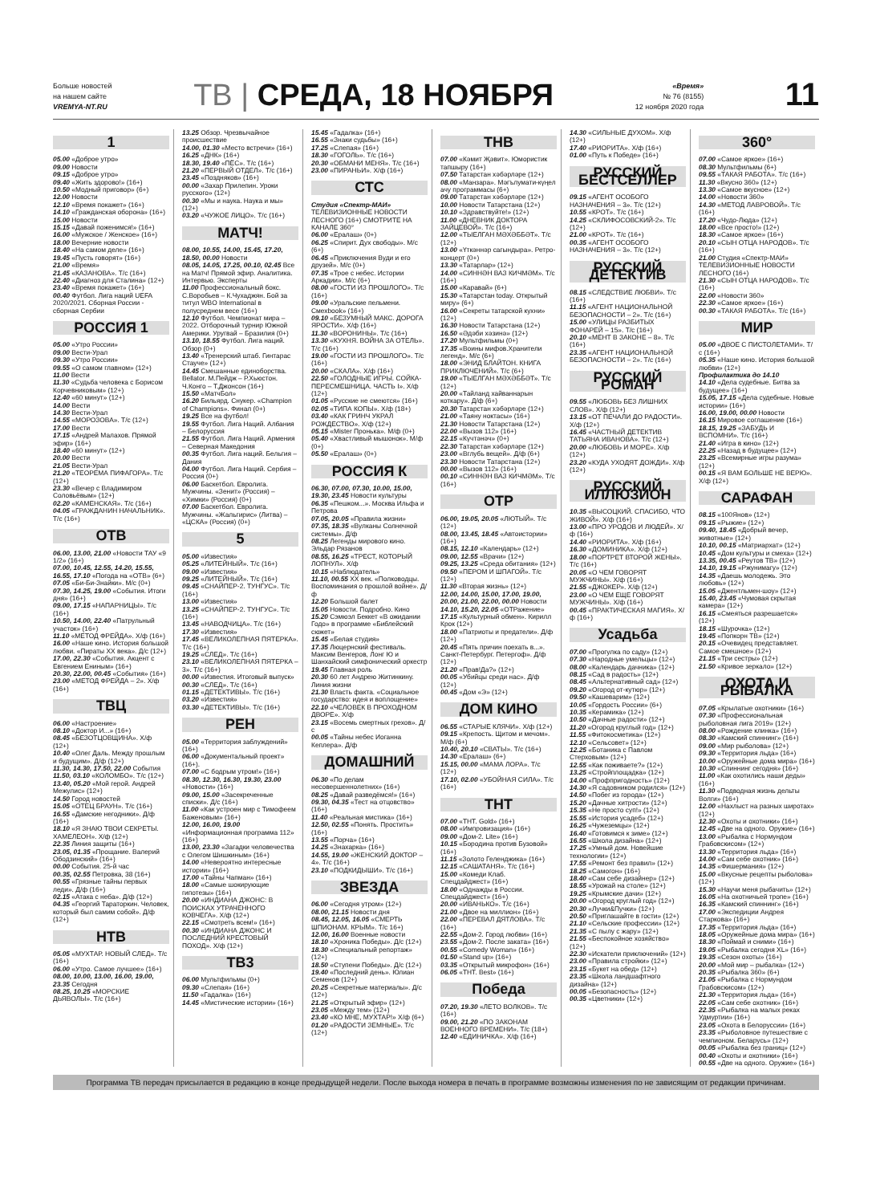Больше новостей
на нашем сайте
VREMYA-NT.RU
ТВ | СРЕДА, 18 НОЯБРЯ
«Время»
№ 76 (8155)
12 ноября 2020 года
11
1
05.00 «Доброе утро»
09.00 Новости
09.15 «Доброе утро»
09.40 «Жить здорово!» (16+)
10.50 «Модный приговор» (6+)
12.00 Новости
12.10 «Время покажет» (16+)
14.10 «Гражданская оборона» (16+)
15.00 Новости
15.15 «Давай поженимся!» (16+)
16.00 «Мужское / Женское» (16+)
18.00 Вечерние новости
18.40 «На самом деле» (16+)
19.45 «Пусть говорят» (16+)
21.00 «Время»
21.45 «КАЗАНОВА». Т/с (16+)
22.40 «Диагноз для Сталина» (12+)
23.40 «Время покажет» (16+)
00.40 Футбол. Лига наций UEFA 2020/2021. Сборная России - сборная Сербии
РОССИЯ 1
05.00 «Утро России»
09.00 Вести-Урал
09.30 «Утро России»
09.55 «О самом главном» (12+)
11.00 Вести
11.30 «Судьба человека с Борисом Корчевниковым» (12+)
12.40 «60 минут» (12+)
14.00 Вести
14.30 Вести-Урал
14.55 «МОРОЗОВА». Т/с (12+)
17.00 Вести
17.15 «Андрей Малахов. Прямой эфир» (16+)
18.40 «60 минут» (12+)
20.00 Вести
21.05 Вести-Урал
21.20 «ТЕОРЕМА ПИФАГОРА». Т/с (12+)
23.30 «Вечер с Владимиром Соловьёвым» (12+)
02.20 «КАМЕНСКАЯ». Т/с (16+)
04.05 «ГРАЖДАНИН НАЧАЛЬНИК». Т/с (16+)
ОТВ
06.00, 13.00, 21.00 «Новости ТАУ «9 1/2» (16+)
07.00, 10.45, 12.55, 14.20, 15.55, 16.55, 17.10 «Погода на «ОТВ» (6+)
07.05 «Би-Би-Знайки». М/с (0+)
07.30, 14.25, 19.00 «События. Итоги дня» (16+)
09.00, 17.15 «НАПАРНИЦЫ». Т/с (16+)
10.50, 14.00, 22.40 «Патрульный участок» (16+)
11.10 «МЕТОД ФРЕЙДА». Х/ф (16+)
16.00 «Наше кино. История большой любви. «Пираты XX века». Д/с (12+)
17.00, 22.30 «События. Акцент с Евгением Ениным» (16+)
20.30, 22.00, 00.45 «События» (16+)
23.00 «МЕТОД ФРЕЙДА – 2». Х/ф (16+)
ТВЦ
06.00 «Настроение»
08.10 «Доктор И...» (16+)
08.45 «БЕЗОТЦОВЩИНА». Х/ф (12+)
10.40 «Олег Даль. Между прошлым и будущим». Д/ф (12+)
11.30, 14.30, 17.50, 22.00 События
11.50, 03.10 «КОЛОМБО». Т/с (12+)
13.40, 05.20 «Мой герой. Андрей Межулис» (12+)
14.50 Город новостей
15.05 «ОТЕЦ БРАУН». Т/с (16+)
16.55 «Дамские негодники». Д/ф (16+)
18.10 «Я ЗНАЮ ТВОИ СЕКРЕТЫ. ХАМЕЛЕОН». Х/ф (12+)
22.35 Линия защиты (16+)
23.05, 01.35 «Прощание. Валерий Ободзинский» (16+)
00.00 События. 25-й час
00.35, 02.55 Петровка, 38 (16+)
00.55 «Грязные тайны первых леди». Д/ф (16+)
02.15 «Атака с неба». Д/ф (12+)
04.35 «Георгий Тараторкин. Человек, который был самим собой». Д/ф (12+)
НТВ
05.05 «МУХТАР. НОВЫЙ СЛЕД». Т/с (16+)
06.00 «Утро. Самое лучшее» (16+)
08.00, 10.00, 13.00, 16.00, 19.00, 23.35 Сегодня
08.25, 10.25 «МОРСКИЕ ДЬЯВОЛЫ». Т/с (16+)
13.25 Обзор. Чрезвычайное происшествие
14.00, 01.30 «Место встречи» (16+)
16.25 «ДНК» (16+)
18.30, 19.40 «ПЁС». Т/с (16+)
21.20 «ПЕРВЫЙ ОТДЕЛ». Т/с (16+)
23.45 «Поздняков» (16+)
00.00 «Захар Прилепин. Уроки русского» (12+)
00.30 «Мы и наука. Наука и мы» (12+)
03.20 «ЧУЖОЕ ЛИЦО». Т/с (16+)
МАТЧ!
08.00, 10.55, 14.00, 15.45, 17.20, 18.50, 00.00 Новости
08.05, 14.05, 17.25, 00.10, 02.45 Все на Матч! Прямой эфир. Аналитика. Интервью. Эксперты
11.00 Профессиональный бокс. С.Воробьев – К.Чухаджян. Бой за титул WBO International в полусреднем весе (16+)
12.10 Футбол. Чемпионат мира – 2022. Отборочный турнир Южной Америки. Уругвай – Бразилия (0+)
13.10, 18.55 Футбол. Лига наций. Обзор (0+)
13.40 «Тренерский штаб. Гинтарас Стауче» (12+)
14.45 Смешанные единоборства. Bellator. М.Пейдж – Р.Хьюстон. Ч.Конго – Т.Джонсон (16+)
15.50 «МатчБол»
16.20 Бильярд. Снукер. «Champion of Champions». Финал (0+)
19.25 Все на футбол!
19.55 Футбол. Лига Наций. Албания – Белоруссия
21.55 Футбол. Лига Наций. Армения – Северная Македония
00.35 Футбол. Лига наций. Бельгия – Дания
04.00 Футбол. Лига Наций. Сербия – Россия (0+)
06.00 Баскетбол. Евролига. Мужчины. «Зенит» (Россия) – «Химки» (Россия) (0+)
07.00 Баскетбол. Евролига. Мужчины. «Жальгирис» (Литва) – «ЦСКА» (Россия) (0+)
5
05.00 «Известия»
05.25 «ЛИТЕЙНЫЙ». Т/с (16+)
09.00 «Известия»
09.25 «ЛИТЕЙНЫЙ». Т/с (16+)
09.45 «СНАЙПЕР-2. ТУНГУС». Т/с (16+)
13.00 «Известия»
13.25 «СНАЙПЕР-2. ТУНГУС». Т/с (16+)
13.45 «НАВОДЧИЦА». Т/с (16+)
17.30 «Известия»
17.45 «ВЕЛИКОЛЕПНАЯ ПЯТЕРКА». Т/с (16+)
19.25 «СЛЕД». Т/с (16+)
23.10 «ВЕЛИКОЛЕПНАЯ ПЯТЕРКА – 3». Т/с (16+)
00.00 «Известия. Итоговый выпуск»
00.30 «СЛЕД». Т/с (16+)
01.15 «ДЕТЕКТИВЫ». Т/с (16+)
03.20 «Известия»
03.30 «ДЕТЕКТИВЫ». Т/с (16+)
РЕН
05.00 «Территория заблуждений» (16+)
06.00 «Документальный проект» (16+).
07.00 «С бодрым утром!» (16+)
08.30, 12.30, 16.30, 19.30, 23.00 «Новости» (16+)
09.00, 15.00 «Засекреченные списки». Д/с (16+)
11.00 «Как устроен мир с Тимофеем Баженовым» (16+)
12.00, 16.00, 19.00 «Информационная программа 112» (16+)
13.00, 23.30 «Загадки человечества с Олегом Шишкиным» (16+)
14.00 «Невероятно интересные истории» (16+)
17.00 «Тайны Чапман» (16+)
18.00 «Самые шокирующие гипотезы» (16+)
20.00 «ИНДИАНА ДЖОНС: В ПОИСКАХ УТРАЧЕННОГО КОВЧЕГА». Х/ф (12+)
22.15 «Смотреть всем!» (16+)
00.30 «ИНДИАНА ДЖОНС И ПОСЛЕДНИЙ КРЕСТОВЫЙ ПОХОД». Х/ф (12+)
ТВ3
06.00 Мультфильмы (0+)
09.30 «Слепая» (16+)
11.50 «Гадалка» (16+)
14.45 «Мистические истории» (16+)
15.45 «Гадалка» (16+)
16.55 «Знаки судьбы» (16+)
17.25 «Слепая» (16+)
18.30 «ГОГОЛЬ». Т/с (16+)
20.30 «ОБМАНИ МЕНЯ». Т/с (16+)
23.00 «ПИРАНЬИ». Х/ф (16+)
СТС
Студия «Спектр-МАИ» ТЕЛЕВИЗИОННЫЕ НОВОСТИ ЛЕСНОГО (16+) СМОТРИТЕ НА КАНАЛЕ 360°
06.00 «Ералаш» (0+)
06.25 «Спирит. Дух свободы». М/с (6+)
06.45 «Приключения Вуди и его друзей». М/с (0+)
07.35 «Трое с небес. Истории Аркадии». М/с (6+)
08.00 «ГОСТИ ИЗ ПРОШЛОГО». Т/с (16+)
09.00 «Уральские пельмени. Смехbook» (16+)
09.10 «БЕЗУМНЫЙ МАКС. ДОРОГА ЯРОСТИ». Х/ф (16+)
11.30 «ВОРОНИНЫ». Т/с (16+)
13.30 «КУХНЯ. ВОЙНА ЗА ОТЕЛЬ». Т/с (16+)
19.00 «ГОСТИ ИЗ ПРОШЛОГО». Т/с (16+)
20.00 «СКАЛА». Х/ф (16+)
22.50 «ГОЛОДНЫЕ ИГРЫ. СОЙКА-ПЕРЕСМЕШНИЦА. ЧАСТЬ I». Х/ф (12+)
01.05 «Русские не смеются» (16+)
02.05 «ТИПА КОПЫ». Х/ф (18+)
03.40 «КАК ГРИНЧ УКРАЛ РОЖДЕСТВО». Х/ф (12+)
05.15 «Mister Пронька». М/ф (0+)
05.40 «Хвастливый мышонок». М/ф (0+)
05.50 «Ералаш» (0+)
РОССИЯ К
06.30, 07.00, 07.30, 10.00, 15.00, 19.30, 23.45 Новости культуры
06.35 «Пешком...». Москва Ильфа и Петрова
07.05, 20.05 «Правила жизни»
07.35, 18.35 «Вулканы Солнечной системы». Д/ф
08.25 Легенды мирового кино. Эльдар Рязанов
08.55, 16.25 «ТРЕСТ, КОТОРЫЙ ЛОПНУЛ». Х/ф
10.15 «Наблюдатель»
11.10, 00.55 ХХ век. «Полководцы. Воспоминания о прошлой войне». Д/ф
12.20 Большой балет
15.05 Новости. Подробно. Кино
15.20 Сэмюэл Беккет «В ожидании Годо» в программе «Библейский сюжет»
15.45 «Белая студия»
17.35 Люцернский фестиваль. Максим Венгеров, Лонг Ю и Шанхайский симфонический оркестр
19.45 Главная роль
20.30 60 лет Андрею Житинкину. Линия жизни
21.30 Власть факта. «Социальное государство: идея и воплощение»
22.10 «ЧЕЛОВЕК В ПРОХОДНОМ ДВОРЕ». Х/ф
23.15 «Восемь смертных грехов». Д/с
00.05 «Тайны небес Иоганна Кеплера». Д/ф
ДОМАШНИЙ
06.30 «По делам несовершеннолетних» (16+)
08.25 «Давай разведёмся!» (16+)
09.30, 04.35 «Тест на отцовство» (16+)
11.40 «Реальная мистика» (16+)
12.50, 02.55 «Понять. Простить» (16+)
13.55 «Порча» (16+)
14.25 «Знахарка» (16+)
14.55, 19.00 «ЖЕНСКИЙ ДОКТОР – 4». Т/с (16+)
23.10 «ПОДКИДЫШИ». Т/с (16+)
ЗВЕЗДА
06.00 «Сегодня утром» (12+)
08.00, 21.15 Новости дня
08.45, 12.05, 16.05 «СМЕРТЬ ШПИОНАМ. КРЫМ». Т/с 16+)
12.00, 16.00 Военные новости
18.10 «Хроника Победы». Д/с (12+)
18.30 «Специальный репортаж» (12+)
18.50 «Ступени Победы». Д/с (12+)
19.40 «Последний день». Юлиан Семенов (12+)
20.25 «Секретные материалы». Д/с (12+)
21.25 «Открытый эфир» (12+)
23.05 «Между тем» (12+)
23.40 «КО МНЕ, МУХТАР!» Х/ф (6+)
01.20 «РАДОСТИ ЗЕМНЫЕ». Т/с (12+)
ТНВ
07.00 «Кәмит Җәвит». Юмористик тапшыру (16+)
07.50 Татарстан хәбәрләре (12+)
08.00 «Манзара». Мәгълумати-күңел ачу программасы (6+)
09.00 Татарстан хәбәрләре (12+)
10.00 Новости Татарстана (12+)
10.10 «Здравствуйте!» (12+)
11.00 «ДНЕВНИК ДОКТОРА ЗАЙЦЕВОЙ». Т/с (16+)
12.00 «ТЫЕЛГАН МӘХӘББӘТ». Т/с (12+)
13.00 «Үткәннәр сагындыра». Ретро-концерт (0+)
13.30 «Татарлар» (12+)
14.00 «СИННӘН ВАЗ КИЧМӘМ». Т/с (16+)
15.00 «Каравай» (6+)
15.30 «Татарстан today. Открытый миру» (6+)
16.00 «Секреты татарской кухни» (12+)
16.30 Новости Татарстана (12+)
16.50 «Әдәби хәзинә» (12+)
17.20 Мультфильмы (0+)
17.35 «Воины мифов.Хранители легенд». М/с (6+)
18.00 «ЭНИД БЛАЙТОН. КНИГА ПРИКЛЮЧЕНИЙ». Т/с (6+)
19.00 «ТЫЕЛГАН МӘХӘББӘТ». Т/с (12+)
20.00 «Тайланд хайваннарын коткару». Д/ф (6+)
20.30 Татарстан хәбәрләре (12+)
21.00 «Таяну ноктасы» (16+)
21.30 Новости Татарстана (12+)
22.00 «Вызов 112» (16+)
22.15 «Күчтәнәч» (0+)
22.30 Татарстан хәбәрләре (12+)
23.00 «Вглубь вещей». Д/ф (6+)
23.30 Новости Татарстана (12+)
00.00 «Вызов 112» (16+)
00.10 «СИННӘН ВАЗ КИЧМӘМ». Т/с (16+)
ОТР
06.00, 19.05, 20.05 «ЛЮТЫЙ». Т/с (12+)
08.00, 13.45, 18.45 «Автоистории» (16+)
08.15, 12.10 «Календарь» (12+)
09.00, 12.55 «Врачи» (12+)
09.25, 13.25 «Среда обитания» (12+)
09.50 «ПЕРОМ И ШПАГОЙ». Т/с (12+)
11.30 «Вторая жизнь» (12+)
12.00, 14.00, 15.00, 17.00, 19.00, 20.00, 21.00, 22.00, 00.00 Новости
14.10, 15.20, 22.05 «ОТРажение»
17.15 «Культурный обмен». Кирилл Крок (12+)
18.00 «Патриоты и предатели». Д/ф (12+)
20.45 «Пять причин поехать в...». Санкт-Петербург. Петергоф». Д/ф (12+)
21.20 «Прав!Да?» (12+)
00.05 «Убийцы среди нас». Д/ф (12+)
00.45 «Дом «Э» (12+)
ДОМ КИНО
06.55 «СТАРЫЕ КЛЯЧИ». Х/ф (12+)
09.15 «Крепость. Щитом и мечом». М/ф (6+)
10.40, 20.10 «СВАТЫ». Т/с (16+)
14.30 «Ералаш» (6+)
15.15, 00.00 «МАМА ЛОРА». Т/с (12+)
17.10, 02.00 «УБОЙНАЯ СИЛА». Т/с (16+)
ТНТ
07.00 «ТНТ. Gold» (16+)
08.00 «Импровизация» (16+)
09.00 «Дом-2. Lite» (16+)
10.15 «Бородина против Бузовой» (16+)
11.15 «Золото Геленджика» (16+)
12.15 «САШАТАНЯ». Т/с (16+)
15.00 «Комеди Клаб. Спецдайджест» (16+)
18.00 «Однажды в России. Спецдайджест» (16+)
20.00 «ИВАНЬКО». Т/с (16+)
21.00 «Двое на миллион» (16+)
22.00 «ПЕРЕВАЛ ДЯТЛОВА». Т/с (16+)
22.55 «Дом-2. Город любви» (16+)
23.55 «Дом-2. После заката» (16+)
00.55 «Comedy Woman» (16+)
01.50 «Stand up» (16+)
03.35 «Открытый микрофон» (16+)
06.05 «ТНТ. Best» (16+)
Победа
07.20, 19.30 «ЛЕТО ВОЛКОВ». Т/с (16+)
09.00, 21.20 «ПО ЗАКОНАМ ВОЕННОГО ВРЕМЕНИ». Т/с (18+)
12.40 «ЕДИНИЧКА». Х/ф (16+)
14.30 «СИЛЬНЫЕ ДУХОМ». Х/ф (12+)
17.40 «РИОРИТА». Х/ф (16+)
01.00 «Путь к Победе» (16+)
РУССКИЙ БЕСТСЕЛЛЕР
09.15 «АГЕНТ ОСОБОГО НАЗНАЧЕНИЯ – 3». Т/с (12+)
10.55 «КРОТ». Т/с (16+)
14.25 «СКЛИФОСОВСКИЙ-2». Т/с (12+)
21.00 «КРОТ». Т/с (16+)
00.35 «АГЕНТ ОСОБОГО НАЗНАЧЕНИЯ – 3». Т/с (12+)
РУССКИЙ ДЕТЕКТИВ
08.15 «СЛЕДСТВИЕ ЛЮБВИ». Т/с (16+)
11.15 «АГЕНТ НАЦИОНАЛЬНОЙ БЕЗОПАСНОСТИ – 2». Т/с (16+)
15.00 «УЛИЦЫ РАЗБИТЫХ ФОНАРЕЙ – 15». Т/с (16+)
20.10 «МЕНТ В ЗАКОНЕ – 8». Т/с (16+)
23.35 «АГЕНТ НАЦИОНАЛЬНОЙ БЕЗОПАСНОСТИ – 2». Т/с (16+)
РУССКИЙ РОМАН
09.55 «ЛЮБОВЬ БЕЗ ЛИШНИХ СЛОВ». Х/ф (12+)
13.15 «ОТ ПЕЧАЛИ ДО РАДОСТИ». Х/ф (12+)
16.45 «ЧАСТНЫЙ ДЕТЕКТИВ ТАТЬЯНА ИВАНОВА». Т/с (12+)
20.00 «ЛЮБОВЬ И МОРЕ». Х/ф (12+)
23.20 «КУДА УХОДЯТ ДОЖДИ». Х/ф (12+)
РУССКИЙ ИЛЛЮЗИОН
10.35 «ВЫСОЦКИЙ. СПАСИБО, ЧТО ЖИВОЙ». Х/ф (16+)
13.00 «ПРО УРОДОВ И ЛЮДЕЙ». Х/ф (16+)
14.40 «РИОРИТА». Х/ф (16+)
16.30 «ДОМИНИКА». Х/ф (12+)
18.00 «ПОРТРЕТ ВТОРОЙ ЖЕНЫ». Т/с (16+)
20.05 «О ЧЕМ ГОВОРЯТ МУЖЧИНЫ». Х/ф (16+)
21.55 «ДЖОКЕР». Х/ф (12+)
23.00 «О ЧЕМ ЕЩЕ ГОВОРЯТ МУЖЧИНЫ». Х/ф (16+)
00.45 «ПРАКТИЧЕСКАЯ МАГИЯ». Х/ф (16+)
Усадьба
07.00 «Прогулка по саду» (12+)
07.30 «Народные умельцы» (12+)
08.00 «Календарь дачника» (12+)
08.15 «Сад в радость» (12+)
08.45 «Альтернативный сад» (12+)
09.20 «Огород от-кутюр» (12+)
09.50 «Кашеварим» (12+)
10.05 «Гордость России» (6+)
10.35 «Керамика» (12+)
10.50 «Дачные радости» (12+)
11.20 «Огород круглый год» (12+)
11.55 «Фитокосметика» (12+)
12.10 «Сельсовет» (12+)
12.25 «Ботаника с Павлом Стерховым» (12+)
12.55 «Как поживаете?» (12+)
13.25 «Стройплощадка» (12+)
14.00 «Профпригодность» (12+)
14.30 «Я садовником родился» (12+)
14.50 «Побег из города» (12+)
15.20 «Дачные хитрости» (12+)
15.35 «Не просто суп!» (12+)
15.55 «История усадеб» (12+)
16.25 «Чужеземцы» (12+)
16.40 «Готовимся к зиме» (12+)
16.55 «Школа дизайна» (12+)
17.25 «Умный дом. Новейшие технологии» (12+)
17.55 «Ремонт без правил» (12+)
18.25 «Самогон» (16+)
18.40 «Сам себе дизайнер» (12+)
18.55 «Урожай на столе» (12+)
19.25 «Крымские дачи» (12+)
20.00 «Огород круглый год» (12+)
20.30 «Лучки&Пучки» (12+)
20.50 «Приглашайте в гости» (12+)
21.10 «Сельские профессии» (12+)
21.35 «С пылу с жару» (12+)
21.55 «Беспокойное хозяйство» (12+)
22.30 «Искатели приключений» (12+)
23.00 «Правила стройки» (12+)
23.15 «Букет на обед» (12+)
23.35 «Школа ландшафтного дизайна» (12+)
00.05 «Безопасность» (12+)
00.35 «Цветники» (12+)
360°
07.00 «Самое яркое» (16+)
08.30 Мультфильмы (6+)
09.55 «ТАКАЯ РАБОТА». Т/с (16+)
11.30 «Вкусно 360» (12+)
13.30 «Самое вкусное» (12+)
14.00 «Новости 360»
14.30 «МЕТОД ЛАВРОВОЙ». Т/с (16+)
17.20 «Чудо-Люда» (12+)
18.00 «Все просто!» (12+)
18.30 «Самое яркое» (16+)
20.10 «СЫН ОТЦА НАРОДОВ». Т/с (16+)
21.00 Студия «Спектр-МАИ» ТЕЛЕВИЗИОННЫЕ НОВОСТИ ЛЕСНОГО (16+)
21.30 «СЫН ОТЦА НАРОДОВ». Т/с (16+)
22.00 «Новости 360»
22.30 «Самое яркое» (16+)
00.30 «ТАКАЯ РАБОТА». Т/с (16+)
МИР
05.00 «ДВОЕ С ПИСТОЛЕТАМИ». Т/с (16+)
05.35 «Наше кино. История большой любви» (12+)
Профилактика до 14.10
14.10 «Дела судебные. Битва за будущее» (16+)
15.05, 17.15 «Дела судебные. Новые истории» (16+)
16.00, 19.00, 00.00 Новости
16.15 Мировое соглашение (16+)
18.15, 19.25 «ЗАБУДЬ И ВСПОМНИ». Т/с (16+)
21.40 «Игра в кино» (12+)
22.25 «Назад в будущее» (12+)
23.25 «Всемирные игры разума» (12+)
00.15 «Я ВАМ БОЛЬШЕ НЕ ВЕРЮ». Х/ф (12+)
САРАФАН
08.15 «100Янов» (12+)
09.15 «Рыжие» (12+)
09.40, 18.45 «Добрый вечер, животные» (12+)
10.10, 00.15 «Матриархат» (12+)
10.45 «Дом культуры и смеха» (12+)
13.35, 00.45 «Реутов ТВ» (12+)
14.10, 19.15 «Ржунимагу» (12+)
14.35 «Даешь молодежь. Это любовь» (12+)
15.05 «Джентльмен-шоу» (12+)
15.40, 23.45 «Чумовая скрытая камера» (12+)
16.15 «Смеяться разрешается» (12+)
18.15 «Шурочка» (12+)
19.45 «Попкорн ТВ» (12+)
20.15 «Очевидец представляет. Самое смешное» (12+)
21.15 «Три сестры» (12+)
21.50 «Кривое зеркало» (12+)
ОХОТА И РЫБАЛКА
07.05 «Крылатые охотники» (16+)
07.30 «Профессиональная рыболовная лига 2019» (12+)
08.00 «Рождение клинка» (16+)
08.30 «Камский спиннинг» (16+)
09.00 «Мир рыболова» (12+)
09.30 «Территория льда» (16+)
10.00 «Оружейные дома мира» (16+)
10.30 «Спиннинг сегодня» (16+)
11.00 «Как охотились наши деды» (16+)
11.30 «Подводная жизнь дельты Волги» (16+)
12.00 «Нахлыст на разных широтах» (12+)
12.30 «Охоты и охотники» (16+)
12.45 «Две на одного. Оружие» (16+)
13.00 «Рыбалка с Нормундом Грабовскисом» (12+)
13.30 «Территория льда» (16+)
14.00 «Сам себе охотник» (16+)
14.35 «Фишермания» (12+)
15.00 «Вкусные рецепты рыболова» (12+)
15.30 «Научи меня рыбачить» (12+)
16.05 «На охотничьей тропе» (16+)
16.35 «Камский спиннинг» (16+)
17.00 «Экспедиции Андрея Старкова» (16+)
17.35 «Территория льда» (16+)
18.05 «Оружейные дома мира» (16+)
18.30 «Поймай и сними» (16+)
19.05 «Рыбалка сегодня XL» (16+)
19.35 «Сезон охоты» (16+)
20.00 «Мой мир – рыбалка» (12+)
20.35 «Рыбалка 360» (6+)
21.05 «Рыбалка с Нормундом Грабовскисом» (12+)
21.30 «Территория льда» (16+)
22.05 «Сам себе охотник» (16+)
22.35 «Рыбалка на малых реках Удмуртии» (16+)
23.05 «Охота в Белоруссии» (16+)
23.35 «Рыболовное путешествие с чемпионом. Беларусь» (12+)
00.05 «Рыбалка без границ» (12+)
00.40 «Охоты и охотники» (16+)
00.55 «Две на одного. Оружие» (16+)
Программа ТВ передач присылается в редакцию в конце предыдущей недели. После выхода номера в печать в программе возможны изменения по не зависящим от редакции причинам.